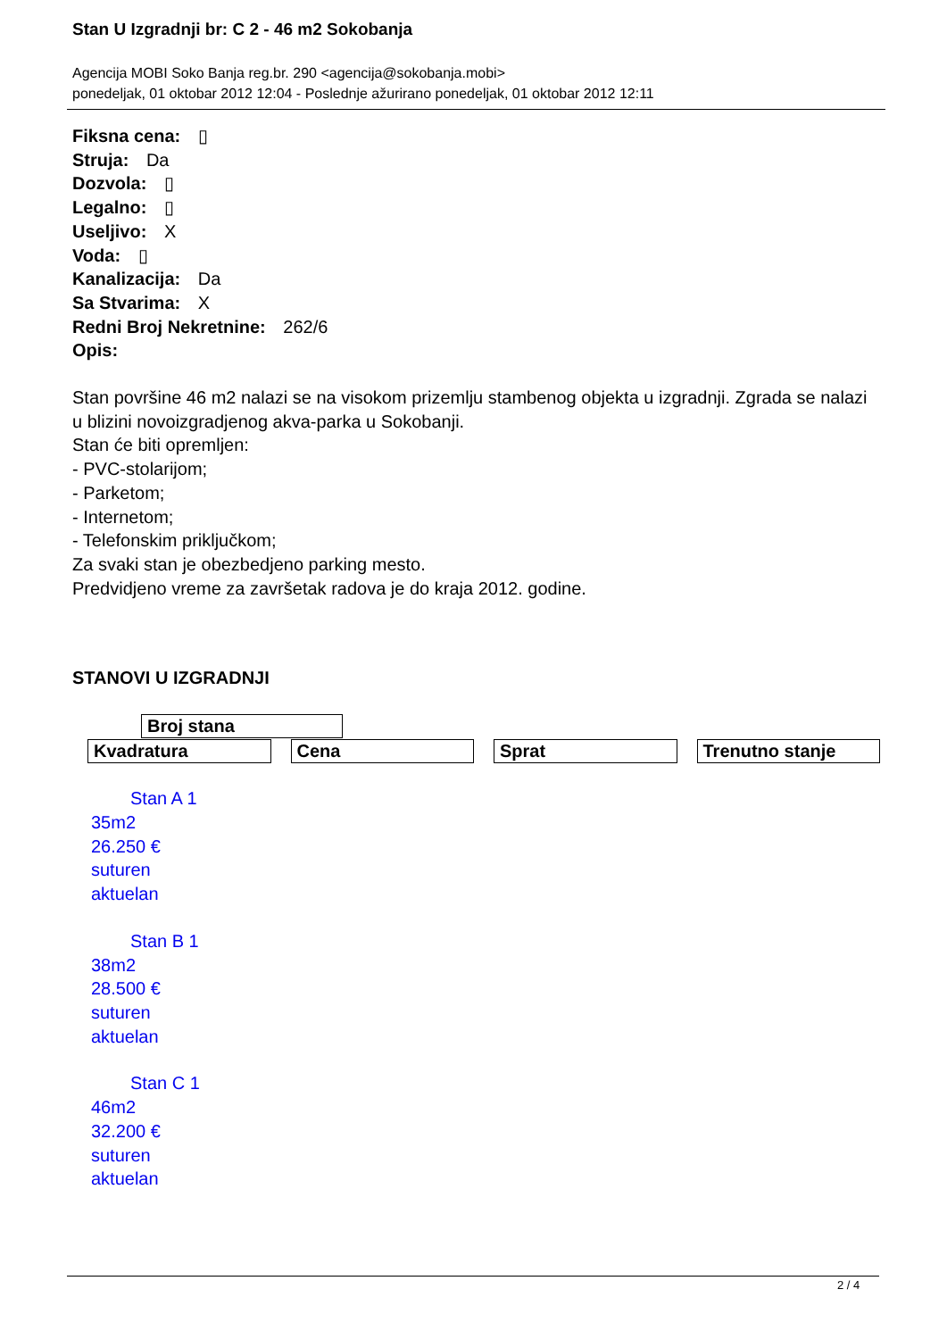Stan U Izgradnji br: C 2 - 46 m2 Sokobanja
Agencija MOBI Soko Banja reg.br. 290 <agencija@sokobanja.mobi>
ponedeljak, 01 oktobar 2012 12:04 - Poslednje ažurirano ponedeljak, 01 oktobar 2012 12:11
Fiksna cena: ▯
Struja: Da
Dozvola: ▯
Legalno: ▯
Useljivo: X
Voda: ▯
Kanalizacija: Da
Sa Stvarima: X
Redni Broj Nekretnine: 262/6
Opis:
Stan površine 46 m2 nalazi se na visokom prizemlju stambenog objekta u izgradnji. Zgrada se nalazi u blizini novoizgradjenog akva-parka u Sokobanji.
Stan će biti opremljen:
- PVC-stolarijom;
- Parketom;
- Internetom;
- Telefonskim priključkom;
Za svaki stan je obezbedjeno parking mesto.
Predvidjeno vreme za završetak radova je do kraja 2012. godine.
STANOVI U IZGRADNJI
| Broj stana |
| --- |
Kvadratura Cena Sprat Trenutno stanje
Stan A 1
35m2
26.250 €
suturen
aktuelan
Stan B 1
38m2
28.500 €
suturen
aktuelan
Stan C 1
46m2
32.200 €
suturen
aktuelan
2 / 4